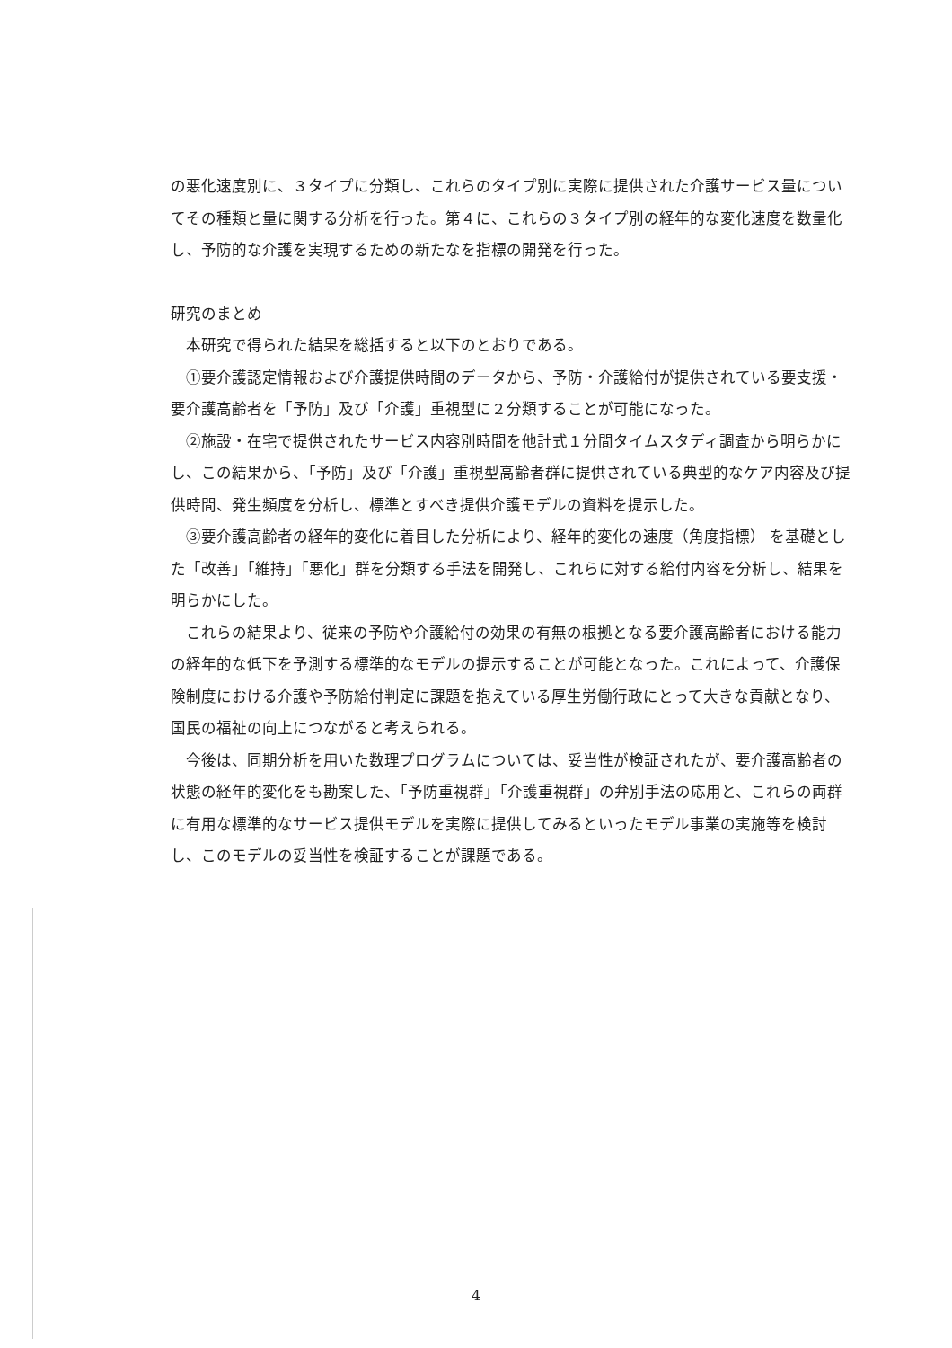の悪化速度別に、３タイプに分類し、これらのタイプ別に実際に提供された介護サービス量についてその種類と量に関する分析を行った。第４に、これらの３タイプ別の経年的な変化速度を数量化し、予防的な介護を実現するための新たなを指標の開発を行った。
研究のまとめ
本研究で得られた結果を総括すると以下のとおりである。
①要介護認定情報および介護提供時間のデータから、予防・介護給付が提供されている要支援・要介護高齢者を「予防」及び「介護」重視型に２分類することが可能になった。
②施設・在宅で提供されたサービス内容別時間を他計式１分間タイムスタディ調査から明らかにし、この結果から、「予防」及び「介護」重視型高齢者群に提供されている典型的なケア内容及び提供時間、発生頻度を分析し、標準とすべき提供介護モデルの資料を提示した。
③要介護高齢者の経年的変化に着目した分析により、経年的変化の速度（角度指標） を基礎とした「改善」「維持」「悪化」群を分類する手法を開発し、これらに対する給付内容を分析し、結果を明らかにした。
これらの結果より、従来の予防や介護給付の効果の有無の根拠となる要介護高齢者における能力の経年的な低下を予測する標準的なモデルの提示することが可能となった。これによって、介護保険制度における介護や予防給付判定に課題を抱えている厚生労働行政にとって大きな貢献となり、国民の福祉の向上につながると考えられる。
今後は、同期分析を用いた数理プログラムについては、妥当性が検証されたが、要介護高齢者の状態の経年的変化をも勘案した、「予防重視群」「介護重視群」の弁別手法の応用と、これらの両群に有用な標準的なサービス提供モデルを実際に提供してみるといったモデル事業の実施等を検討し、このモデルの妥当性を検証することが課題である。
4